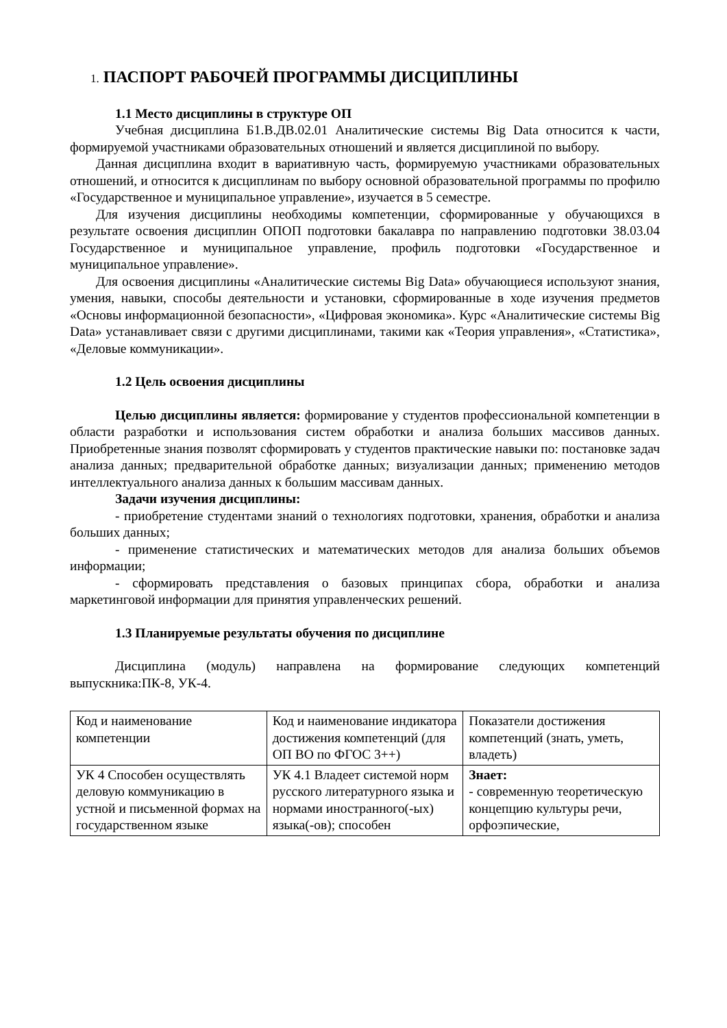1. ПАСПОРТ РАБОЧЕЙ ПРОГРАММЫ ДИСЦИПЛИНЫ
1.1 Место дисциплины в структуре ОП
Учебная дисциплина Б1.В.ДВ.02.01 Аналитические системы Big Data относится к части, формируемой участниками образовательных отношений и является дисциплиной по выбору.
Данная дисциплина входит в вариативную часть, формируемую участниками образовательных отношений, и относится к дисциплинам по выбору основной образовательной программы по профилю «Государственное и муниципальное управление», изучается в 5 семестре.
Для изучения дисциплины необходимы компетенции, сформированные у обучающихся в результате освоения дисциплин ОПОП подготовки бакалавра по направлению подготовки 38.03.04 Государственное и муниципальное управление, профиль подготовки «Государственное и муниципальное управление».
Для освоения дисциплины «Аналитические системы Big Data» обучающиеся используют знания, умения, навыки, способы деятельности и установки, сформированные в ходе изучения предметов «Основы информационной безопасности», «Цифровая экономика». Курс «Аналитические системы Big Data» устанавливает связи с другими дисциплинами, такими как «Теория управления», «Статистика», «Деловые коммуникации».
1.2 Цель освоения дисциплины
Целью дисциплины является: формирование у студентов профессиональной компетенции в области разработки и использования систем обработки и анализа больших массивов данных. Приобретенные знания позволят сформировать у студентов практические навыки по: постановке задач анализа данных; предварительной обработке данных; визуализации данных; применению методов интеллектуального анализа данных к большим массивам данных.
Задачи изучения дисциплины:
- приобретение студентами знаний о технологиях подготовки, хранения, обработки и анализа больших данных;
- применение статистических и математических методов для анализа больших объемов информации;
- сформировать представления о базовых принципах сбора, обработки и анализа маркетинговой информации для принятия управленческих решений.
1.3 Планируемые результаты обучения по дисциплине
Дисциплина (модуль) направлена на формирование следующих компетенций выпускника:ПК-8, УК-4.
| Код и наименование компетенции | Код и наименование индикатора достижения компетенций (для ОП ВО по ФГОС 3++) | Показатели достижения компетенций (знать, уметь, владеть) |
| УК 4 Способен осуществлять деловую коммуникацию в устной и письменной формах на государственном языке | УК 4.1 Владеет системой норм русского литературного языка и нормами иностранного(-ых) языка(-ов); способен | Знает: - современную теоретическую концепцию культуры речи, орфоэпические, |